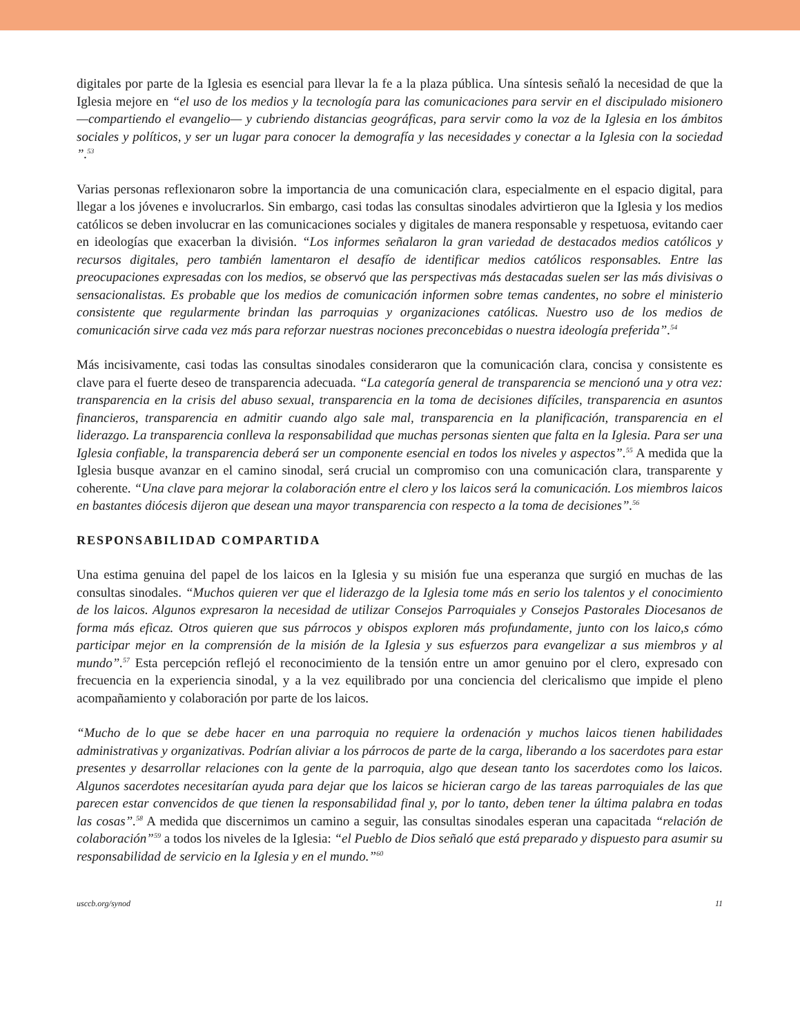digitales por parte de la Iglesia es esencial para llevar la fe a la plaza pública. Una síntesis señaló la necesidad de que la Iglesia mejore en “el uso de los medios y la tecnología para las comunicaciones para servir en el discipulado misionero —compartiendo el evangelio— y cubriendo distancias geográficas, para servir como la voz de la Iglesia en los ámbitos sociales y políticos, y ser un lugar para conocer la demografía y las necesidades y conectar a la Iglesia con la sociedad ”.<sup>53</sup>
Varias personas reflexionaron sobre la importancia de una comunicación clara, especialmente en el espacio digital, para llegar a los jóvenes e involucrarlos. Sin embargo, casi todas las consultas sinodales advirtieron que la Iglesia y los medios católicos se deben involucrar en las comunicaciones sociales y digitales de manera responsable y respetuosa, evitando caer en ideologías que exacerban la división. “Los informes señalaron la gran variedad de destacados medios católicos y recursos digitales, pero también lamentaron el desafío de identificar medios católicos responsables. Entre las preocupaciones expresadas con los medios, se observó que las perspectivas más destacadas suelen ser las más divisivas o sensacionalistas. Es probable que los medios de comunicación informen sobre temas candentes, no sobre el ministerio consistente que regularmente brindan las parroquias y organizaciones católicas. Nuestro uso de los medios de comunicación sirve cada vez más para reforzar nuestras nociones preconcebidas o nuestra ideología preferida”.<sup>54</sup>
Más incisivamente, casi todas las consultas sinodales consideraron que la comunicación clara, concisa y consistente es clave para el fuerte deseo de transparencia adecuada. “La categoría general de transparencia se mencionó una y otra vez: transparencia en la crisis del abuso sexual, transparencia en la toma de decisiones difíciles, transparencia en asuntos financieros, transparencia en admitir cuando algo sale mal, transparencia en la planificación, transparencia en el liderazgo. La transparencia conlleva la responsabilidad que muchas personas sienten que falta en la Iglesia. Para ser una Iglesia confiable, la transparencia deberá ser un componente esencial en todos los niveles y aspectos”.<sup>55</sup> A medida que la Iglesia busque avanzar en el camino sinodal, será crucial un compromiso con una comunicación clara, transparente y coherente. “Una clave para mejorar la colaboración entre el clero y los laicos será la comunicación. Los miembros laicos en bastantes diócesis dijeron que desean una mayor transparencia con respecto a la toma de decisiones”.<sup>56</sup>
RESPONSABILIDAD COMPARTIDA
Una estima genuina del papel de los laicos en la Iglesia y su misión fue una esperanza que surgió en muchas de las consultas sinodales. “Muchos quieren ver que el liderazgo de la Iglesia tome más en serio los talentos y el conocimiento de los laicos. Algunos expresaron la necesidad de utilizar Consejos Parroquiales y Consejos Pastorales Diocesanos de forma más eficaz. Otros quieren que sus párrocos y obispos exploren más profundamente, junto con los laico,s cómo participar mejor en la comprensión de la misión de la Iglesia y sus esfuerzos para evangelizar a sus miembros y al mundo”.<sup>57</sup> Esta percepción reflejó el reconocimiento de la tensión entre un amor genuino por el clero, expresado con frecuencia en la experiencia sinodal, y a la vez equilibrado por una conciencia del clericalismo que impide el pleno acompañamiento y colaboración por parte de los laicos.
“Mucho de lo que se debe hacer en una parroquia no requiere la ordenación y muchos laicos tienen habilidades administrativas y organizativas. Podrían aliviar a los párrocos de parte de la carga, liberando a los sacerdotes para estar presentes y desarrollar relaciones con la gente de la parroquia, algo que desean tanto los sacerdotes como los laicos. Algunos sacerdotes necesitarían ayuda para dejar que los laicos se hicieran cargo de las tareas parroquiales de las que parecen estar convencidos de que tienen la responsabilidad final y, por lo tanto, deben tener la última palabra en todas las cosas”.<sup>58</sup> A medida que discernimos un camino a seguir, las consultas sinodales esperan una capacitada “relación de colaboración”<sup>59</sup> a todos los niveles de la Iglesia: “el Pueblo de Dios señaló que está preparado y dispuesto para asumir su responsabilidad de servicio en la Iglesia y en el mundo.”<sup>60</sup>
usccb.org/synod 11